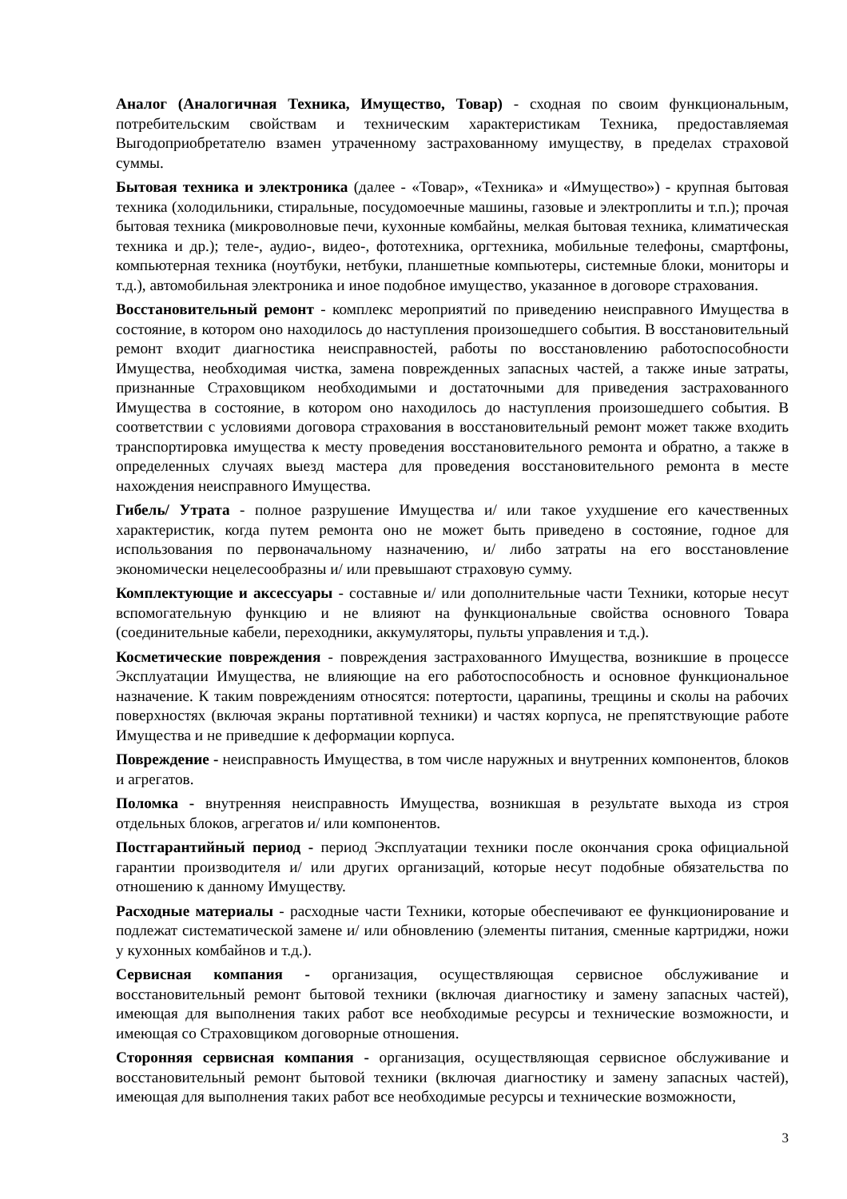Аналог (Аналогичная Техника, Имущество, Товар) - сходная по своим функциональным, потребительским свойствам и техническим характеристикам Техника, предоставляемая Выгодоприобретателю взамен утраченному застрахованному имуществу, в пределах страховой суммы.
Бытовая техника и электроника (далее - «Товар», «Техника» и «Имущество») - крупная бытовая техника (холодильники, стиральные, посудомоечные машины, газовые и электроплиты и т.п.); прочая бытовая техника (микроволновые печи, кухонные комбайны, мелкая бытовая техника, климатическая техника и др.); теле-, аудио-, видео-, фототехника, оргтехника, мобильные телефоны, смартфоны, компьютерная техника (ноутбуки, нетбуки, планшетные компьютеры, системные блоки, мониторы и т.д.), автомобильная электроника и иное подобное имущество, указанное в договоре страхования.
Восстановительный ремонт - комплекс мероприятий по приведению неисправного Имущества в состояние, в котором оно находилось до наступления произошедшего события. В восстановительный ремонт входит диагностика неисправностей, работы по восстановлению работоспособности Имущества, необходимая чистка, замена поврежденных запасных частей, а также иные затраты, признанные Страховщиком необходимыми и достаточными для приведения застрахованного Имущества в состояние, в котором оно находилось до наступления произошедшего события. В соответствии с условиями договора страхования в восстановительный ремонт может также входить транспортировка имущества к месту проведения восстановительного ремонта и обратно, а также в определенных случаях выезд мастера для проведения восстановительного ремонта в месте нахождения неисправного Имущества.
Гибель/ Утрата - полное разрушение Имущества и/ или такое ухудшение его качественных характеристик, когда путем ремонта оно не может быть приведено в состояние, годное для использования по первоначальному назначению, и/ либо затраты на его восстановление экономически нецелесообразны и/ или превышают страховую сумму.
Комплектующие и аксессуары - составные и/ или дополнительные части Техники, которые несут вспомогательную функцию и не влияют на функциональные свойства основного Товара (соединительные кабели, переходники, аккумуляторы, пульты управления и т.д.).
Косметические повреждения - повреждения застрахованного Имущества, возникшие в процессе Эксплуатации Имущества, не влияющие на его работоспособность и основное функциональное назначение. К таким повреждениям относятся: потертости, царапины, трещины и сколы на рабочих поверхностях (включая экраны портативной техники) и частях корпуса, не препятствующие работе Имущества и не приведшие к деформации корпуса.
Повреждение - неисправность Имущества, в том числе наружных и внутренних компонентов, блоков и агрегатов.
Поломка - внутренняя неисправность Имущества, возникшая в результате выхода из строя отдельных блоков, агрегатов и/ или компонентов.
Постгарантийный период - период Эксплуатации техники после окончания срока официальной гарантии производителя и/ или других организаций, которые несут подобные обязательства по отношению к данному Имуществу.
Расходные материалы - расходные части Техники, которые обеспечивают ее функционирование и подлежат систематической замене и/ или обновлению (элементы питания, сменные картриджи, ножи у кухонных комбайнов и т.д.).
Сервисная компания - организация, осуществляющая сервисное обслуживание и восстановительный ремонт бытовой техники (включая диагностику и замену запасных частей), имеющая для выполнения таких работ все необходимые ресурсы и технические возможности, и имеющая со Страховщиком договорные отношения.
Сторонняя сервисная компания - организация, осуществляющая сервисное обслуживание и восстановительный ремонт бытовой техники (включая диагностику и замену запасных частей), имеющая для выполнения таких работ все необходимые ресурсы и технические возможности,
3